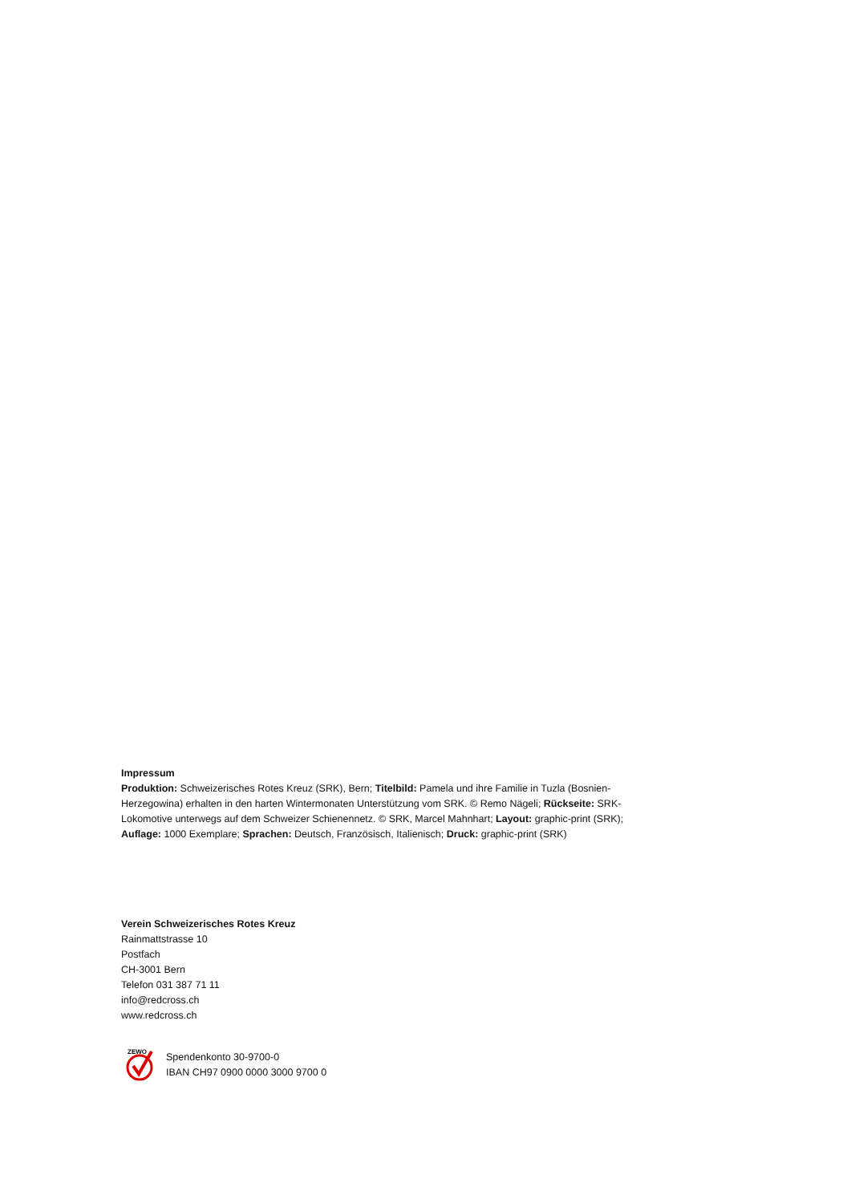Impressum
Produktion: Schweizerisches Rotes Kreuz (SRK), Bern; Titelbild: Pamela und ihre Familie in Tuzla (Bosnien-Herzegowina) erhalten in den harten Wintermonaten Unterstützung vom SRK. © Remo Nägeli; Rückseite: SRK-Lokomotive unterwegs auf dem Schweizer Schienennetz. © SRK, Marcel Mahnhart; Layout: graphic-print (SRK); Auflage: 1000 Exemplare; Sprachen: Deutsch, Französisch, Italienisch; Druck: graphic-print (SRK)
Verein Schweizerisches Rotes Kreuz
Rainmattstrasse 10
Postfach
CH-3001 Bern
Telefon 031 387 71 11
info@redcross.ch
www.redcross.ch
ZEWO
Spendenkonto 30-9700-0
IBAN CH97 0900 0000 3000 9700 0